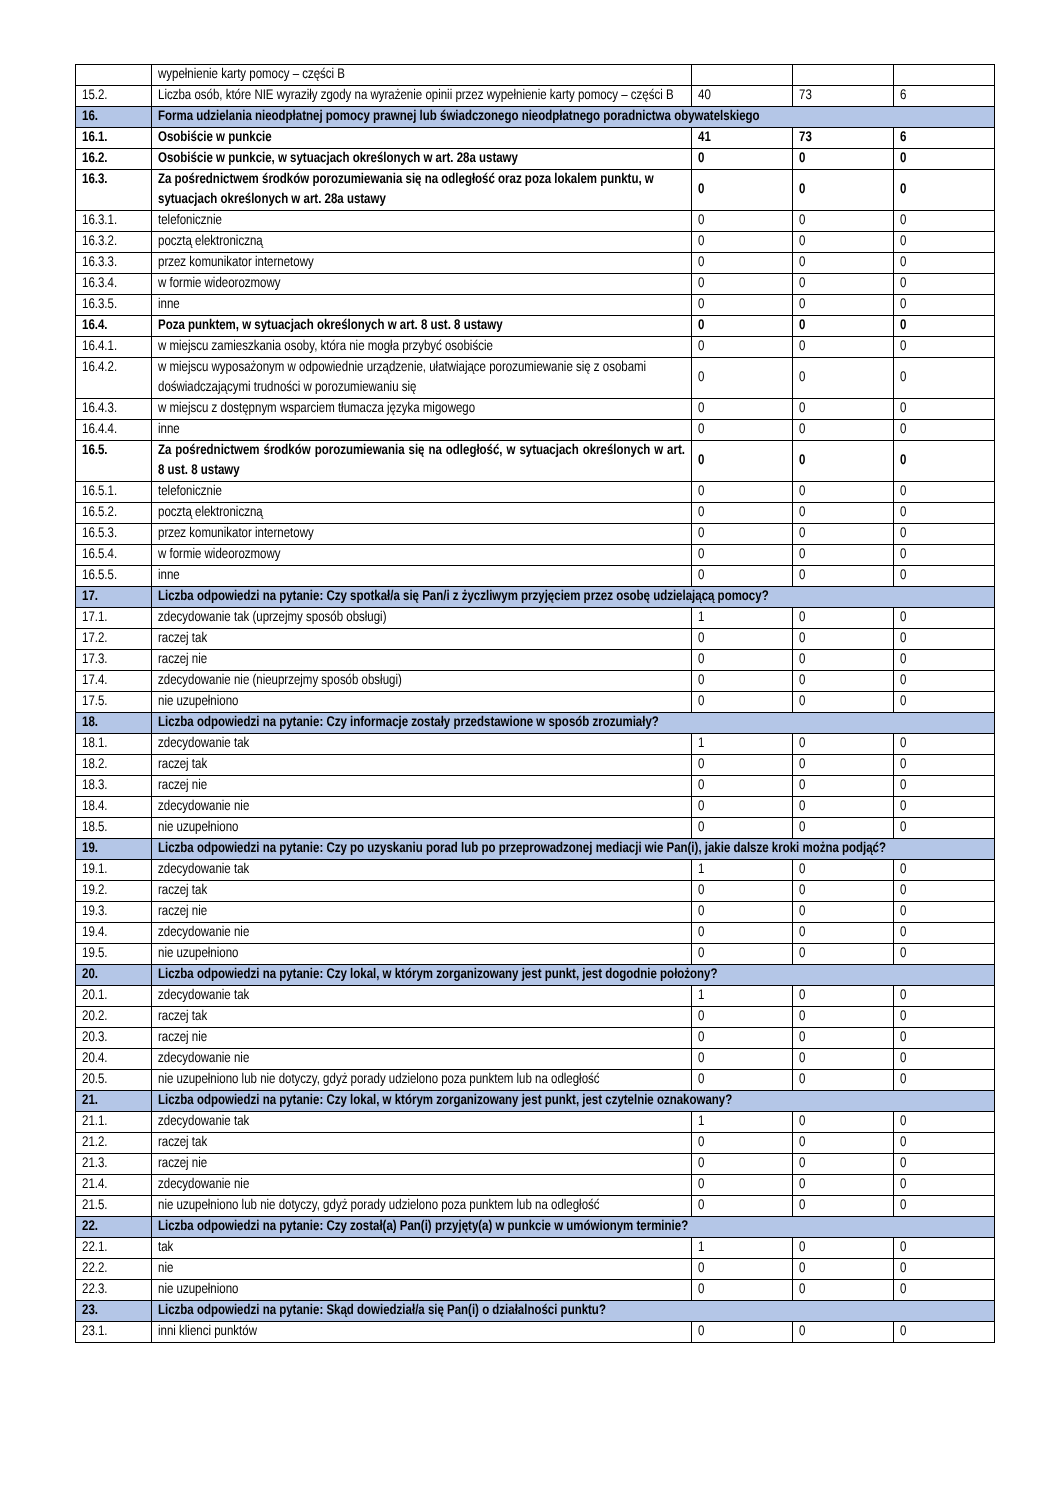| | wypełnienie karty pomocy – części B | | | |
| 15.2. | Liczba osób, które NIE wyraziły zgody na wyrażenie opinii przez wypełnienie karty pomocy – części B | 40 | 73 | 6 |
| 16. | Forma udzielania nieodpłatnej pomocy prawnej lub świadczonego nieodpłatnego poradnictwa obywatelskiego | | | |
| 16.1. | Osobiście w punkcie | 41 | 73 | 6 |
| 16.2. | Osobiście w punkcie, w sytuacjach określonych w art. 28a ustawy | 0 | 0 | 0 |
| 16.3. | Za pośrednictwem środków porozumiewania się na odległość oraz poza lokalem punktu, w sytuacjach określonych w art. 28a ustawy | 0 | 0 | 0 |
| 16.3.1. | telefonicznie | 0 | 0 | 0 |
| 16.3.2. | pocztą elektroniczną | 0 | 0 | 0 |
| 16.3.3. | przez komunikator internetowy | 0 | 0 | 0 |
| 16.3.4. | w formie wideorozmowy | 0 | 0 | 0 |
| 16.3.5. | inne | 0 | 0 | 0 |
| 16.4. | Poza punktem, w sytuacjach określonych w art. 8 ust. 8 ustawy | 0 | 0 | 0 |
| 16.4.1. | w miejscu zamieszkania osoby, która nie mogła przybyć osobiście | 0 | 0 | 0 |
| 16.4.2. | w miejscu wyposażonym w odpowiednie urządzenie, ułatwiające porozumiewanie się z osobami doświadczającymi trudności w porozumiewaniu się | 0 | 0 | 0 |
| 16.4.3. | w miejscu z dostępnym wsparciem tłumacza języka migowego | 0 | 0 | 0 |
| 16.4.4. | inne | 0 | 0 | 0 |
| 16.5. | Za pośrednictwem środków porozumiewania się na odległość, w sytuacjach określonych w art. 8 ust. 8 ustawy | 0 | 0 | 0 |
| 16.5.1. | telefonicznie | 0 | 0 | 0 |
| 16.5.2. | pocztą elektroniczną | 0 | 0 | 0 |
| 16.5.3. | przez komunikator internetowy | 0 | 0 | 0 |
| 16.5.4. | w formie wideorozmowy | 0 | 0 | 0 |
| 16.5.5. | inne | 0 | 0 | 0 |
| 17. | Liczba odpowiedzi na pytanie: Czy spotkał/a się Pan/i z życzliwym przyjęciem przez osobę udzielającą pomocy? | | | |
| 17.1. | zdecydowanie tak (uprzejmy sposób obsługi) | 1 | 0 | 0 |
| 17.2. | raczej tak | 0 | 0 | 0 |
| 17.3. | raczej nie | 0 | 0 | 0 |
| 17.4. | zdecydowanie nie (nieuprzejmy sposób obsługi) | 0 | 0 | 0 |
| 17.5. | nie uzupełniono | 0 | 0 | 0 |
| 18. | Liczba odpowiedzi na pytanie: Czy informacje zostały przedstawione w sposób zrozumiały? | | | |
| 18.1. | zdecydowanie tak | 1 | 0 | 0 |
| 18.2. | raczej tak | 0 | 0 | 0 |
| 18.3. | raczej nie | 0 | 0 | 0 |
| 18.4. | zdecydowanie nie | 0 | 0 | 0 |
| 18.5. | nie uzupełniono | 0 | 0 | 0 |
| 19. | Liczba odpowiedzi na pytanie: Czy po uzyskaniu porad lub po przeprowadzonej mediacji wie Pan(i), jakie dalsze kroki można podjąć? | | | |
| 19.1. | zdecydowanie tak | 1 | 0 | 0 |
| 19.2. | raczej tak | 0 | 0 | 0 |
| 19.3. | raczej nie | 0 | 0 | 0 |
| 19.4. | zdecydowanie nie | 0 | 0 | 0 |
| 19.5. | nie uzupełniono | 0 | 0 | 0 |
| 20. | Liczba odpowiedzi na pytanie: Czy lokal, w którym zorganizowany jest punkt, jest dogodnie położony? | | | |
| 20.1. | zdecydowanie tak | 1 | 0 | 0 |
| 20.2. | raczej tak | 0 | 0 | 0 |
| 20.3. | raczej nie | 0 | 0 | 0 |
| 20.4. | zdecydowanie nie | 0 | 0 | 0 |
| 20.5. | nie uzupełniono lub nie dotyczy, gdyż porady udzielono poza punktem lub na odległość | 0 | 0 | 0 |
| 21. | Liczba odpowiedzi na pytanie: Czy lokal, w którym zorganizowany jest punkt, jest czytelnie oznakowany? | | | |
| 21.1. | zdecydowanie tak | 1 | 0 | 0 |
| 21.2. | raczej tak | 0 | 0 | 0 |
| 21.3. | raczej nie | 0 | 0 | 0 |
| 21.4. | zdecydowanie nie | 0 | 0 | 0 |
| 21.5. | nie uzupełniono lub nie dotyczy, gdyż porady udzielono poza punktem lub na odległość | 0 | 0 | 0 |
| 22. | Liczba odpowiedzi na pytanie: Czy został(a) Pan(i) przyjęty(a) w punkcie w umówionym terminie? | | | |
| 22.1. | tak | 1 | 0 | 0 |
| 22.2. | nie | 0 | 0 | 0 |
| 22.3. | nie uzupełniono | 0 | 0 | 0 |
| 23. | Liczba odpowiedzi na pytanie: Skąd dowiedział/a się Pan(i) o działalności punktu? | | | |
| 23.1. | inni klienci punktów | 0 | 0 | 0 |